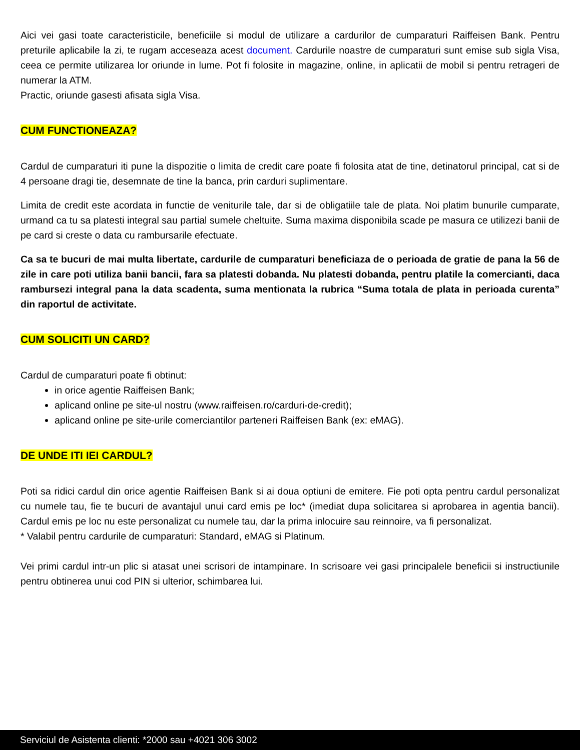Aici vei gasi toate caracteristicile, beneficiile si modul de utilizare a cardurilor de cumparaturi Raiffeisen Bank. Pentru preturile aplicabile la zi, te rugam acceseaza acest document. Cardurile noastre de cumparaturi sunt emise sub sigla Visa, ceea ce permite utilizarea lor oriunde in lume. Pot fi folosite in magazine, online, in aplicatii de mobil si pentru retrageri de numerar la ATM.
Practic, oriunde gasesti afisata sigla Visa.
CUM FUNCTIONEAZA?
Cardul de cumparaturi iti pune la dispozitie o limita de credit care poate fi folosita atat de tine, detinatorul principal, cat si de 4 persoane dragi tie, desemnate de tine la banca, prin carduri suplimentare.
Limita de credit este acordata in functie de veniturile tale, dar si de obligatiile tale de plata. Noi platim bunurile cumparate, urmand ca tu sa platesti integral sau partial sumele cheltuite. Suma maxima disponibila scade pe masura ce utilizezi banii de pe card si creste o data cu rambursarile efectuate.
Ca sa te bucuri de mai multa libertate, cardurile de cumparaturi beneficiaza de o perioada de gratie de pana la 56 de zile in care poti utiliza banii bancii, fara sa platesti dobanda. Nu platesti dobanda, pentru platile la comercianti, daca rambursezi integral pana la data scadenta, suma mentionata la rubrica “Suma totala de plata in perioada curenta” din raportul de activitate.
CUM SOLICITI UN CARD?
Cardul de cumparaturi poate fi obtinut:
in orice agentie Raiffeisen Bank;
aplicand online pe site-ul nostru (www.raiffeisen.ro/carduri-de-credit);
aplicand online pe site-urile comerciantilor parteneri Raiffeisen Bank (ex: eMAG).
DE UNDE ITI IEI CARDUL?
Poti sa ridici cardul din orice agentie Raiffeisen Bank si ai doua optiuni de emitere. Fie poti opta pentru cardul personalizat cu numele tau, fie te bucuri de avantajul unui card emis pe loc* (imediat dupa solicitarea si aprobarea in agentia bancii). Cardul emis pe loc nu este personalizat cu numele tau, dar la prima inlocuire sau reinnoire, va fi personalizat.
* Valabil pentru cardurile de cumparaturi: Standard, eMAG si Platinum.
Vei primi cardul intr-un plic si atasat unei scrisori de intampinare. In scrisoare vei gasi principalele beneficii si instructiunile pentru obtinerea unui cod PIN si ulterior, schimbarea lui.
Serviciul de Asistenta clienti: *2000 sau +4021 306 3002